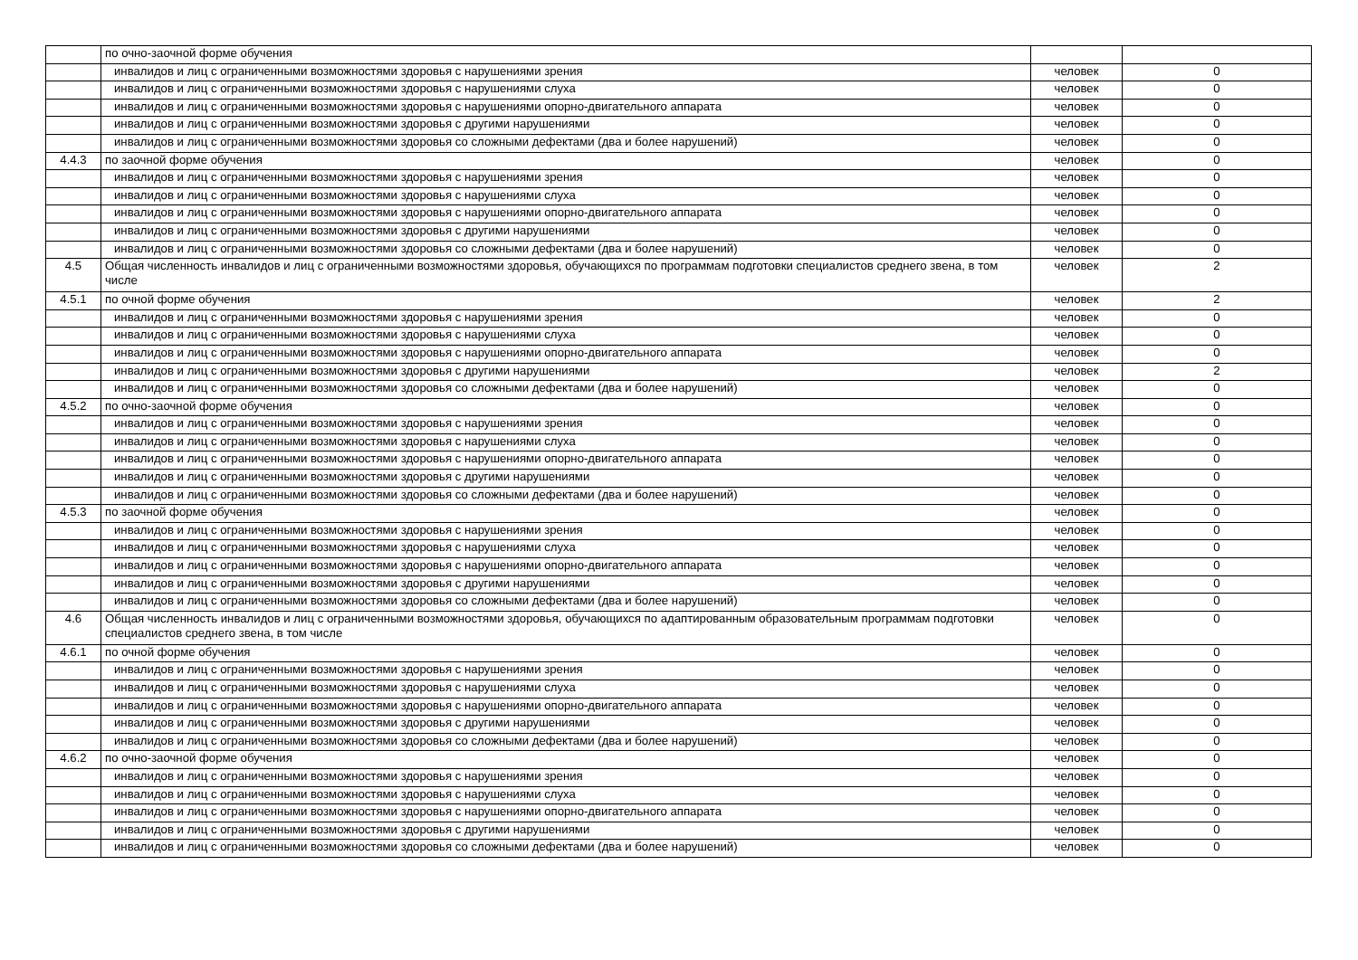| | по очно-заочной форме обучения | | |
| | инвалидов и лиц с ограниченными возможностями здоровья с нарушениями зрения | человек | 0 |
| | инвалидов и лиц с ограниченными возможностями здоровья с нарушениями слуха | человек | 0 |
| | инвалидов и лиц с ограниченными возможностями здоровья с нарушениями опорно-двигательного аппарата | человек | 0 |
| | инвалидов и лиц с ограниченными возможностями здоровья с другими нарушениями | человек | 0 |
| | инвалидов и лиц с ограниченными возможностями здоровья со сложными дефектами (два и более нарушений) | человек | 0 |
| 4.4.3 | по заочной форме обучения | человек | 0 |
| | инвалидов и лиц с ограниченными возможностями здоровья с нарушениями зрения | человек | 0 |
| | инвалидов и лиц с ограниченными возможностями здоровья с нарушениями слуха | человек | 0 |
| | инвалидов и лиц с ограниченными возможностями здоровья с нарушениями опорно-двигательного аппарата | человек | 0 |
| | инвалидов и лиц с ограниченными возможностями здоровья с другими нарушениями | человек | 0 |
| | инвалидов и лиц с ограниченными возможностями здоровья со сложными дефектами (два и более нарушений) | человек | 0 |
| 4.5 | Общая численность инвалидов и лиц с ограниченными возможностями здоровья, обучающихся по программам подготовки специалистов среднего звена, в том числе | человек | 2 |
| 4.5.1 | по очной форме обучения | человек | 2 |
| | инвалидов и лиц с ограниченными возможностями здоровья с нарушениями зрения | человек | 0 |
| | инвалидов и лиц с ограниченными возможностями здоровья с нарушениями слуха | человек | 0 |
| | инвалидов и лиц с ограниченными возможностями здоровья с нарушениями опорно-двигательного аппарата | человек | 0 |
| | инвалидов и лиц с ограниченными возможностями здоровья с другими нарушениями | человек | 2 |
| | инвалидов и лиц с ограниченными возможностями здоровья со сложными дефектами (два и более нарушений) | человек | 0 |
| 4.5.2 | по очно-заочной форме обучения | человек | 0 |
| | инвалидов и лиц с ограниченными возможностями здоровья с нарушениями зрения | человек | 0 |
| | инвалидов и лиц с ограниченными возможностями здоровья с нарушениями слуха | человек | 0 |
| | инвалидов и лиц с ограниченными возможностями здоровья с нарушениями опорно-двигательного аппарата | человек | 0 |
| | инвалидов и лиц с ограниченными возможностями здоровья с другими нарушениями | человек | 0 |
| | инвалидов и лиц с ограниченными возможностями здоровья со сложными дефектами (два и более нарушений) | человек | 0 |
| 4.5.3 | по заочной форме обучения | человек | 0 |
| | инвалидов и лиц с ограниченными возможностями здоровья с нарушениями зрения | человек | 0 |
| | инвалидов и лиц с ограниченными возможностями здоровья с нарушениями слуха | человек | 0 |
| | инвалидов и лиц с ограниченными возможностями здоровья с нарушениями опорно-двигательного аппарата | человек | 0 |
| | инвалидов и лиц с ограниченными возможностями здоровья с другими нарушениями | человек | 0 |
| | инвалидов и лиц с ограниченными возможностями здоровья со сложными дефектами (два и более нарушений) | человек | 0 |
| 4.6 | Общая численность инвалидов и лиц с ограниченными возможностями здоровья, обучающихся по адаптированным образовательным программам подготовки специалистов среднего звена, в том числе | человек | 0 |
| 4.6.1 | по очной форме обучения | человек | 0 |
| | инвалидов и лиц с ограниченными возможностями здоровья с нарушениями зрения | человек | 0 |
| | инвалидов и лиц с ограниченными возможностями здоровья с нарушениями слуха | человек | 0 |
| | инвалидов и лиц с ограниченными возможностями здоровья с нарушениями опорно-двигательного аппарата | человек | 0 |
| | инвалидов и лиц с ограниченными возможностями здоровья с другими нарушениями | человек | 0 |
| | инвалидов и лиц с ограниченными возможностями здоровья со сложными дефектами (два и более нарушений) | человек | 0 |
| 4.6.2 | по очно-заочной форме обучения | человек | 0 |
| | инвалидов и лиц с ограниченными возможностями здоровья с нарушениями зрения | человек | 0 |
| | инвалидов и лиц с ограниченными возможностями здоровья с нарушениями слуха | человек | 0 |
| | инвалидов и лиц с ограниченными возможностями здоровья с нарушениями опорно-двигательного аппарата | человек | 0 |
| | инвалидов и лиц с ограниченными возможностями здоровья с другими нарушениями | человек | 0 |
| | инвалидов и лиц с ограниченными возможностями здоровья со сложными дефектами (два и более нарушений) | человек | 0 |